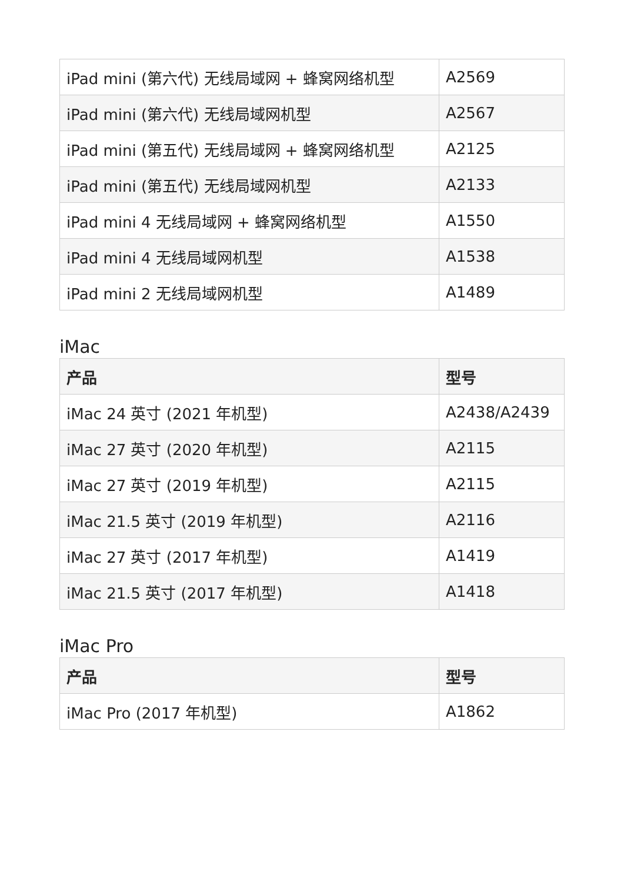| iPad mini (第六代) 无线局域网 + 蜂窝网络机型 | A2569 |
| iPad mini (第六代) 无线局域网机型 | A2567 |
| iPad mini (第五代) 无线局域网 + 蜂窝网络机型 | A2125 |
| iPad mini (第五代) 无线局域网机型 | A2133 |
| iPad mini 4 无线局域网 + 蜂窝网络机型 | A1550 |
| iPad mini 4 无线局域网机型 | A1538 |
| iPad mini 2 无线局域网机型 | A1489 |
iMac
| 产品 | 型号 |
| --- | --- |
| iMac 24 英寸 (2021 年机型) | A2438/A2439 |
| iMac 27 英寸 (2020 年机型) | A2115 |
| iMac 27 英寸 (2019 年机型) | A2115 |
| iMac 21.5 英寸 (2019 年机型) | A2116 |
| iMac 27 英寸 (2017 年机型) | A1419 |
| iMac 21.5 英寸 (2017 年机型) | A1418 |
iMac Pro
| 产品 | 型号 |
| --- | --- |
| iMac Pro (2017 年机型) | A1862 |